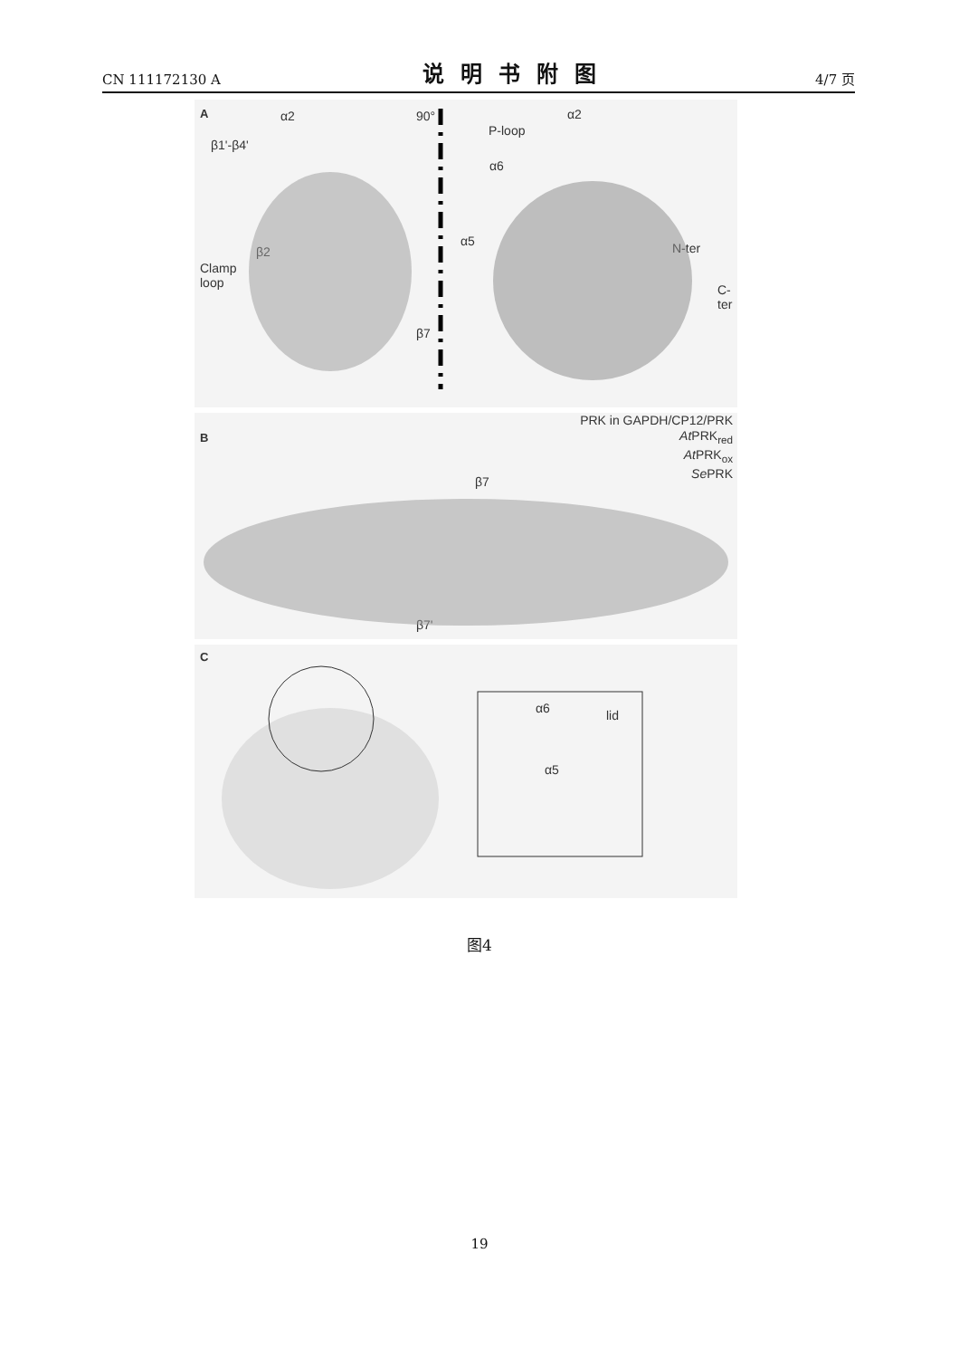CN 111172130 A 说明书附图 4/7 页
A α2
β1'-β4'
β2
Clamp
loop
90°
β7
P-loop
α2
α6
α5 N-ter
C-ter
B
PRK in GAPDH/CP12/PRK
At PRK<sub>red</sub>
At PRK<sub>ox</sub>
Se PRK
β7
β7'
C
α6 lid
α5
图4
19